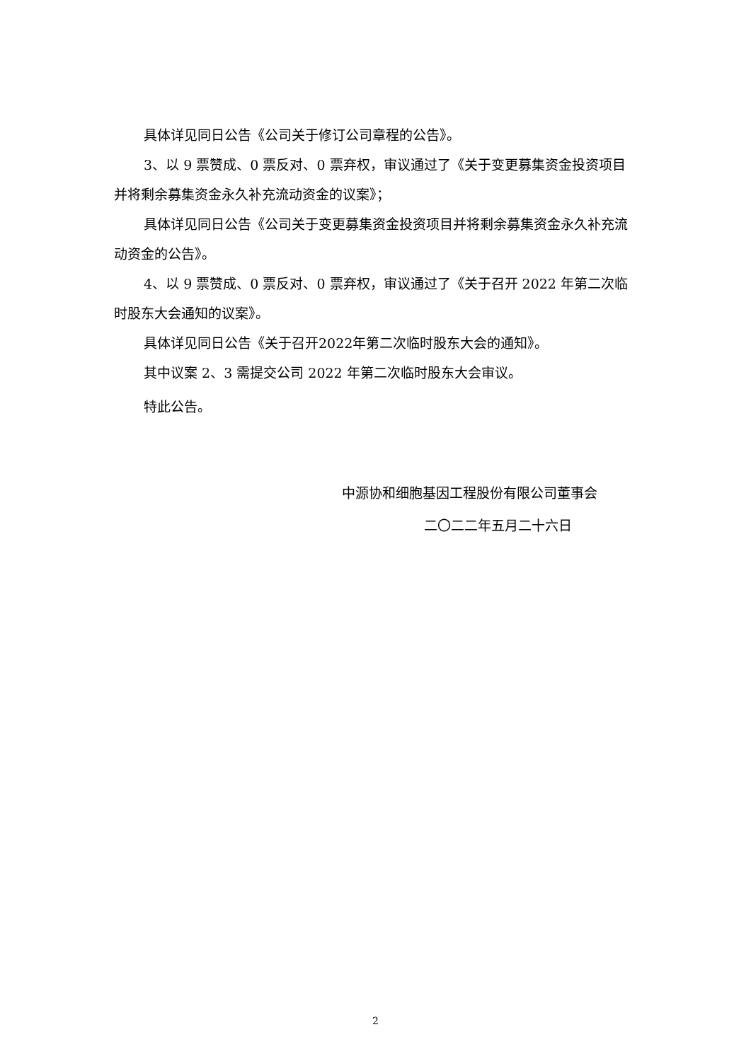具体详见同日公告《公司关于修订公司章程的公告》。
3、以 9 票赞成、0 票反对、0 票弃权，审议通过了《关于变更募集资金投资项目并将剩余募集资金永久补充流动资金的议案》；
具体详见同日公告《公司关于变更募集资金投资项目并将剩余募集资金永久补充流动资金的公告》。
4、以 9 票赞成、0 票反对、0 票弃权，审议通过了《关于召开 2022 年第二次临时股东大会通知的议案》。
具体详见同日公告《关于召开2022年第二次临时股东大会的通知》。
其中议案 2、3 需提交公司 2022 年第二次临时股东大会审议。
特此公告。
中源协和细胞基因工程股份有限公司董事会
二〇二二年五月二十六日
2